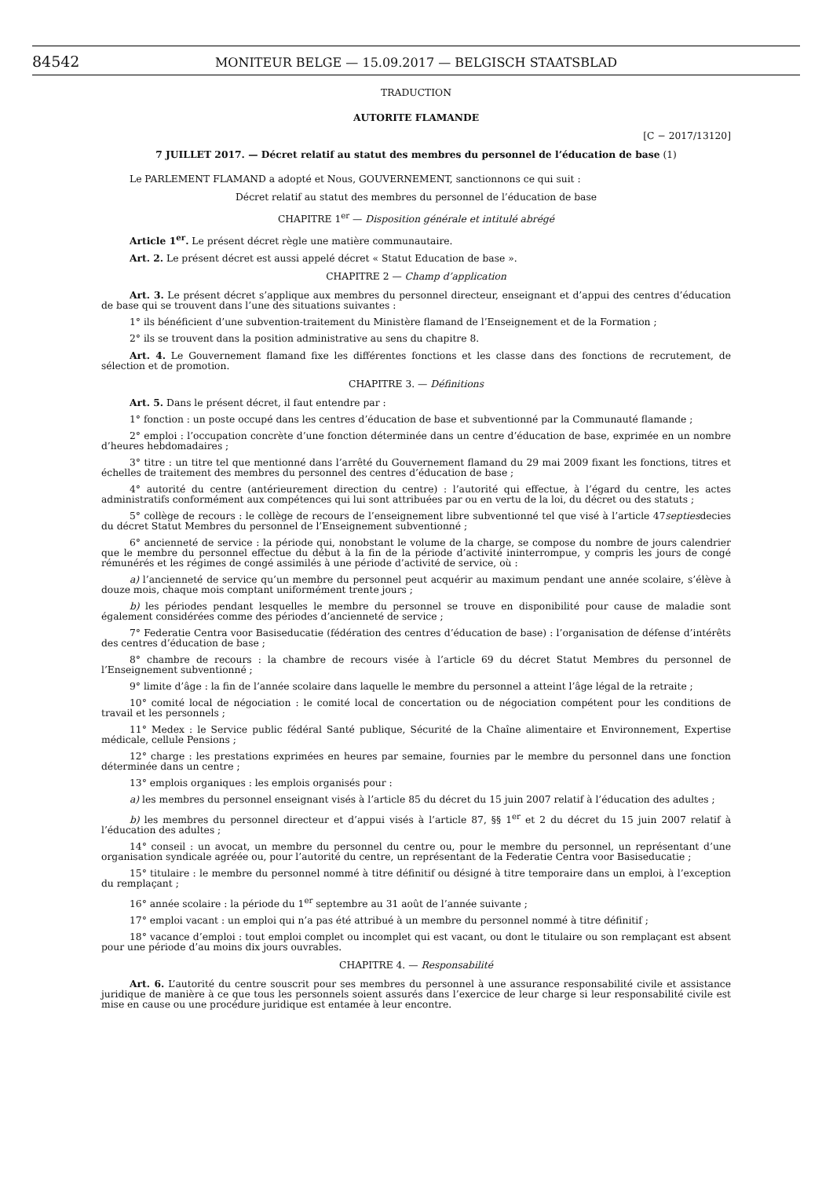84542 MONITEUR BELGE — 15.09.2017 — BELGISCH STAATSBLAD
TRADUCTION
AUTORITE FLAMANDE
[C − 2017/13120]
7 JUILLET 2017. — Décret relatif au statut des membres du personnel de l’éducation de base (1)
Le PARLEMENT FLAMAND a adopté et Nous, GOUVERNEMENT, sanctionnons ce qui suit :
Décret relatif au statut des membres du personnel de l’éducation de base
CHAPITRE 1<sup>er</sup> — Disposition générale et intitulé abrégé
Article 1<sup>er</sup>. Le présent décret règle une matière communautaire.
Art. 2. Le présent décret est aussi appelé décret « Statut Education de base ».
CHAPITRE 2 — Champ d’application
Art. 3. Le présent décret s’applique aux membres du personnel directeur, enseignant et d’appui des centres d’éducation de base qui se trouvent dans l’une des situations suivantes :
1° ils bénéficient d’une subvention-traitement du Ministère flamand de l’Enseignement et de la Formation ;
2° ils se trouvent dans la position administrative au sens du chapitre 8.
Art. 4. Le Gouvernement flamand fixe les différentes fonctions et les classe dans des fonctions de recrutement, de sélection et de promotion.
CHAPITRE 3. — Définitions
Art. 5. Dans le présent décret, il faut entendre par :
1° fonction : un poste occupé dans les centres d’éducation de base et subventionné par la Communauté flamande ;
2° emploi : l’occupation concrète d’une fonction déterminée dans un centre d’éducation de base, exprimée en un nombre d’heures hebdomadaires ;
3° titre : un titre tel que mentionné dans l’arrêté du Gouvernement flamand du 29 mai 2009 fixant les fonctions, titres et échelles de traitement des membres du personnel des centres d’éducation de base ;
4° autorité du centre (antérieurement direction du centre) : l’autorité qui effectue, à l’égard du centre, les actes administratifs conformément aux compétences qui lui sont attribuées par ou en vertu de la loi, du décret ou des statuts ;
5° collège de recours : le collège de recours de l’enseignement libre subventionné tel que visé à l’article 47septiesdecies du décret Statut Membres du personnel de l’Enseignement subventionné ;
6° ancienneté de service : la période qui, nonobstant le volume de la charge, se compose du nombre de jours calendrier que le membre du personnel effectue du début à la fin de la période d’activité ininterrompue, y compris les jours de congé rémunérés et les régimes de congé assimilés à une période d’activité de service, où :
a) l’ancienneté de service qu’un membre du personnel peut acquérir au maximum pendant une année scolaire, s’élève à douze mois, chaque mois comptant uniformément trente jours ;
b) les périodes pendant lesquelles le membre du personnel se trouve en disponibilité pour cause de maladie sont également considérées comme des périodes d’ancienneté de service ;
7° Federatie Centra voor Basiseducatie (fédération des centres d’éducation de base) : l’organisation de défense d’intérêts des centres d’éducation de base ;
8° chambre de recours : la chambre de recours visée à l’article 69 du décret Statut Membres du personnel de l’Enseignement subventionné ;
9° limite d’âge : la fin de l’année scolaire dans laquelle le membre du personnel a atteint l’âge légal de la retraite ;
10° comité local de négociation : le comité local de concertation ou de négociation compétent pour les conditions de travail et les personnels ;
11° Medex : le Service public fédéral Santé publique, Sécurité de la Chaîne alimentaire et Environnement, Expertise médicale, cellule Pensions ;
12° charge : les prestations exprimées en heures par semaine, fournies par le membre du personnel dans une fonction déterminée dans un centre ;
13° emplois organiques : les emplois organisés pour :
a) les membres du personnel enseignant visés à l’article 85 du décret du 15 juin 2007 relatif à l’éducation des adultes ;
b) les membres du personnel directeur et d’appui visés à l’article 87, §§ 1<sup>er</sup> et 2 du décret du 15 juin 2007 relatif à l’éducation des adultes ;
14° conseil : un avocat, un membre du personnel du centre ou, pour le membre du personnel, un représentant d’une organisation syndicale agréée ou, pour l’autorité du centre, un représentant de la Federatie Centra voor Basiseducatie ;
15° titulaire : le membre du personnel nommé à titre définitif ou désigné à titre temporaire dans un emploi, à l’exception du remplaçant ;
16° année scolaire : la période du 1<sup>er</sup> septembre au 31 août de l’année suivante ;
17° emploi vacant : un emploi qui n’a pas été attribué à un membre du personnel nommé à titre définitif ;
18° vacance d’emploi : tout emploi complet ou incomplet qui est vacant, ou dont le titulaire ou son remplaçant est absent pour une période d’au moins dix jours ouvrables.
CHAPITRE 4. — Responsabilité
Art. 6. L’autorité du centre souscrit pour ses membres du personnel à une assurance responsabilité civile et assistance juridique de manière à ce que tous les personnels soient assurés dans l’exercice de leur charge si leur responsabilité civile est mise en cause ou une procédure juridique est entamée à leur encontre.